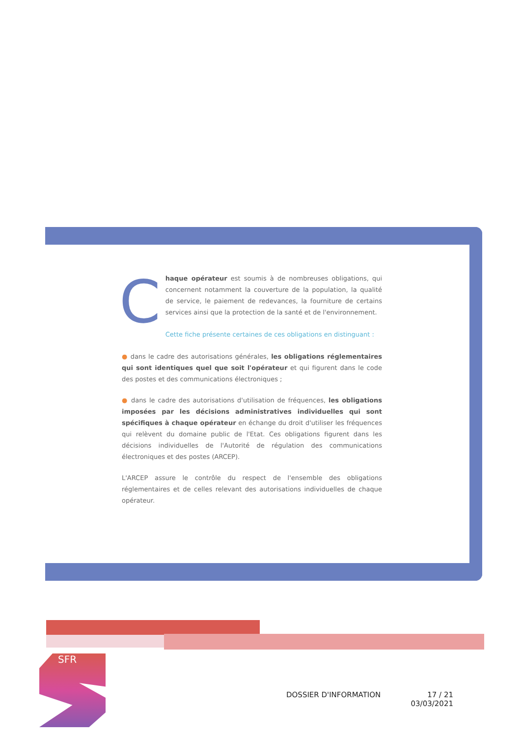Chaque opérateur est soumis à de nombreuses obligations, qui concernent notamment la couverture de la population, la qualité de service, le paiement de redevances, la fourniture de certains services ainsi que la protection de la santé et de l'environnement.
Cette fiche présente certaines de ces obligations en distinguant :
● dans le cadre des autorisations générales, les obligations réglementaires qui sont identiques quel que soit l'opérateur et qui figurent dans le code des postes et des communications électroniques ;
● dans le cadre des autorisations d'utilisation de fréquences, les obligations imposées par les décisions administratives individuelles qui sont spécifiques à chaque opérateur en échange du droit d'utiliser les fréquences qui relèvent du domaine public de l'Etat. Ces obligations figurent dans les décisions individuelles de l'Autorité de régulation des communications électroniques et des postes (ARCEP).
L'ARCEP assure le contrôle du respect de l'ensemble des obligations réglementaires et de celles relevant des autorisations individuelles de chaque opérateur.
SFR
DOSSIER D'INFORMATION 17 / 21
03/03/2021